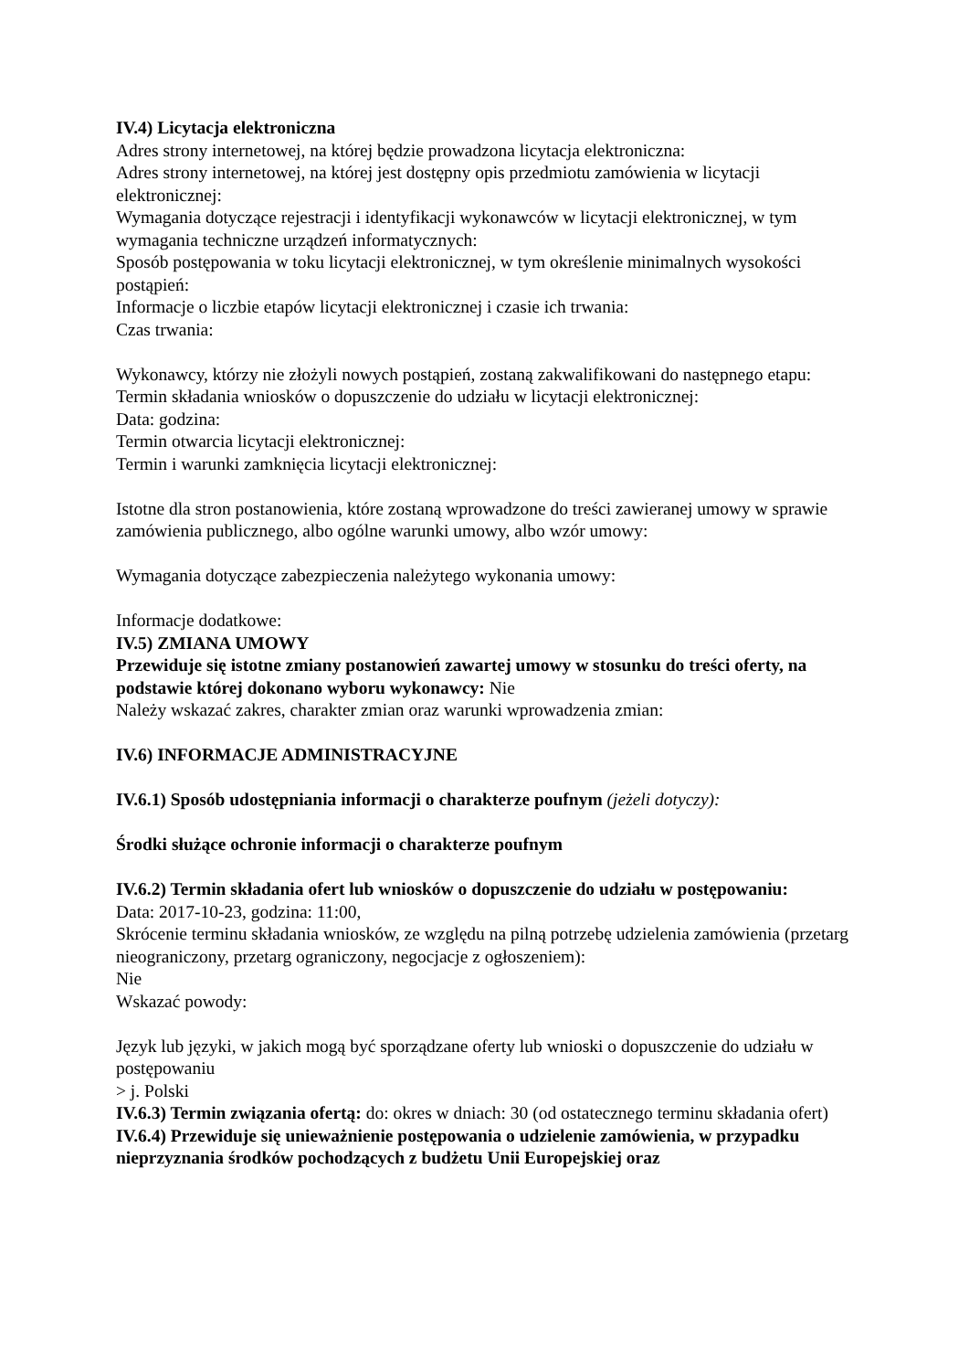IV.4) Licytacja elektroniczna
Adres strony internetowej, na której będzie prowadzona licytacja elektroniczna:
Adres strony internetowej, na której jest dostępny opis przedmiotu zamówienia w licytacji elektronicznej:
Wymagania dotyczące rejestracji i identyfikacji wykonawców w licytacji elektronicznej, w tym wymagania techniczne urządzeń informatycznych:
Sposób postępowania w toku licytacji elektronicznej, w tym określenie minimalnych wysokości postąpień:
Informacje o liczbie etapów licytacji elektronicznej i czasie ich trwania:
Czas trwania:
Wykonawcy, którzy nie złożyli nowych postąpień, zostaną zakwalifikowani do następnego etapu:
Termin składania wniosków o dopuszczenie do udziału w licytacji elektronicznej:
Data: godzina:
Termin otwarcia licytacji elektronicznej:
Termin i warunki zamknięcia licytacji elektronicznej:
Istotne dla stron postanowienia, które zostaną wprowadzone do treści zawieranej umowy w sprawie zamówienia publicznego, albo ogólne warunki umowy, albo wzór umowy:
Wymagania dotyczące zabezpieczenia należytego wykonania umowy:
Informacje dodatkowe:
IV.5) ZMIANA UMOWY
Przewiduje się istotne zmiany postanowień zawartej umowy w stosunku do treści oferty, na podstawie której dokonano wyboru wykonawcy: Nie
Należy wskazać zakres, charakter zmian oraz warunki wprowadzenia zmian:
IV.6) INFORMACJE ADMINISTRACYJNE
IV.6.1) Sposób udostępniania informacji o charakterze poufnym (jeżeli dotyczy):
Środki służące ochronie informacji o charakterze poufnym
IV.6.2) Termin składania ofert lub wniosków o dopuszczenie do udziału w postępowaniu:
Data: 2017-10-23, godzina: 11:00,
Skrócenie terminu składania wniosków, ze względu na pilną potrzebę udzielenia zamówienia (przetarg nieograniczony, przetarg ograniczony, negocjacje z ogłoszeniem):
Nie
Wskazać powody:
Język lub języki, w jakich mogą być sporządzane oferty lub wnioski o dopuszczenie do udziału w postępowaniu
> j. Polski
IV.6.3) Termin związania ofertą: do: okres w dniach: 30 (od ostatecznego terminu składania ofert)
IV.6.4) Przewiduje się unieważnienie postępowania o udzielenie zamówienia, w przypadku nieprzyznania środków pochodzących z budżetu Unii Europejskiej oraz